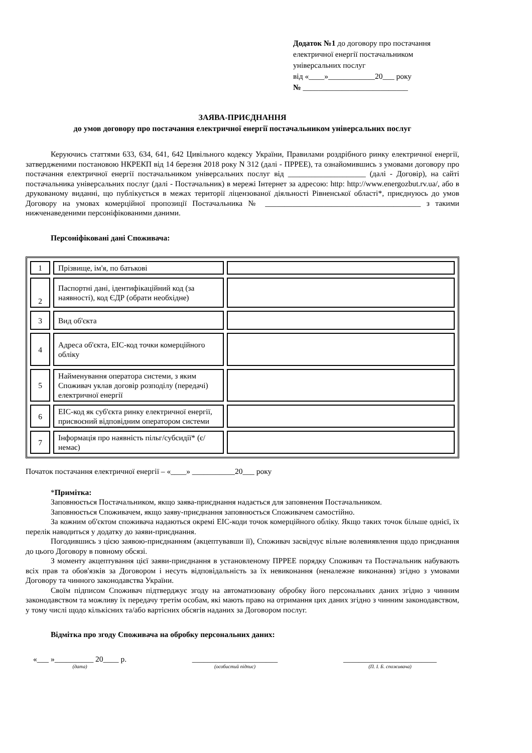Додаток №1 до договору про постачання
електричної енергії постачальником
універсальних послуг
від «____»____________20___ року
№ ___________________________
ЗАЯВА-ПРИЄДНАННЯ
до умов договору про постачання електричної енергії постачальником універсальних послуг
Керуючись статтями 633, 634, 641, 642 Цивільного кодексу України, Правилами роздрібного ринку електричної енергії, затвердженими постановою НКРЕКП від 14 березня 2018 року N 312 (далі - ПРРЕЕ), та ознайомившись з умовами договору про постачання електричної енергії постачальником універсальних послуг від ____________________ (далі - Договір), на сайті постачальника універсальних послуг (далі - Постачальник) в мережі Інтернет за адресою: http: http://www.energozbut.rv.ua/, або в друкованому виданні, що публікується в межах території ліцензованої діяльності Рівненської області*, приєднуюсь до умов Договору на умовах комерційної пропозиції Постачальника № ________________________________________ з такими нижченаведеними персоніфікованими даними.
Персоніфіковані дані Споживача:
| 1 | Прізвище, ім'я, по батькові | |
| 2 | Паспортні дані, ідентифікаційний код (за наявності), код ЄДР (обрати необхідне) | |
| 3 | Вид об'єкта | |
| 4 | Адреса об'єкта, ЕІС-код точки комерційного обліку | |
| 5 | Найменування оператора системи, з яким Споживач уклав договір розподілу (передачі) електричної енергії | |
| 6 | ЕІС-код як суб'єкта ринку електричної енергії, присвоєний відповідним оператором системи | |
| 7 | Інформація про наявність пільг/субсидії* (є/немає) | |
Початок постачання електричної енергії – «____» ___________20___ року
*Примітка:
Заповнюється Постачальником, якщо заява-приєднання надається для заповнення Постачальником.
Заповнюється Споживачем, якщо заяву-приєднання заповнюється Споживачем самостійно.
За кожним об'єктом споживача надаються окремі ЕІС-коди точок комерційного обліку. Якщо таких точок більше однієї, їх перелік наводиться у додатку до заяви-приєднання.
Погодившись з цією заявою-приєднанням (акцептувавши її), Споживач засвідчує вільне волевиявлення щодо приєднання до цього Договору в повному обсязі.
З моменту акцептування цієї заяви-приєднання в установленому ПРРЕЕ порядку Споживач та Постачальник набувають всіх прав та обов'язків за Договором і несуть відповідальність за їх невиконання (неналежне виконання) згідно з умовами Договору та чинного законодавства України.
Своїм підписом Споживач підтверджує згоду на автоматизовану обробку його персональних даних згідно з чинним законодавством та можливу їх передачу третім особам, які мають право на отримання цих даних згідно з чинним законодавством, у тому числі щодо кількісних та/або вартісних обсягів наданих за Договором послуг.
Відмітка про згоду Споживача на обробку персональних даних:
«___ »__________ 20____ р.
(дата)
______________________
(особистий підпис)
________________________
(П. І. Б. споживача)